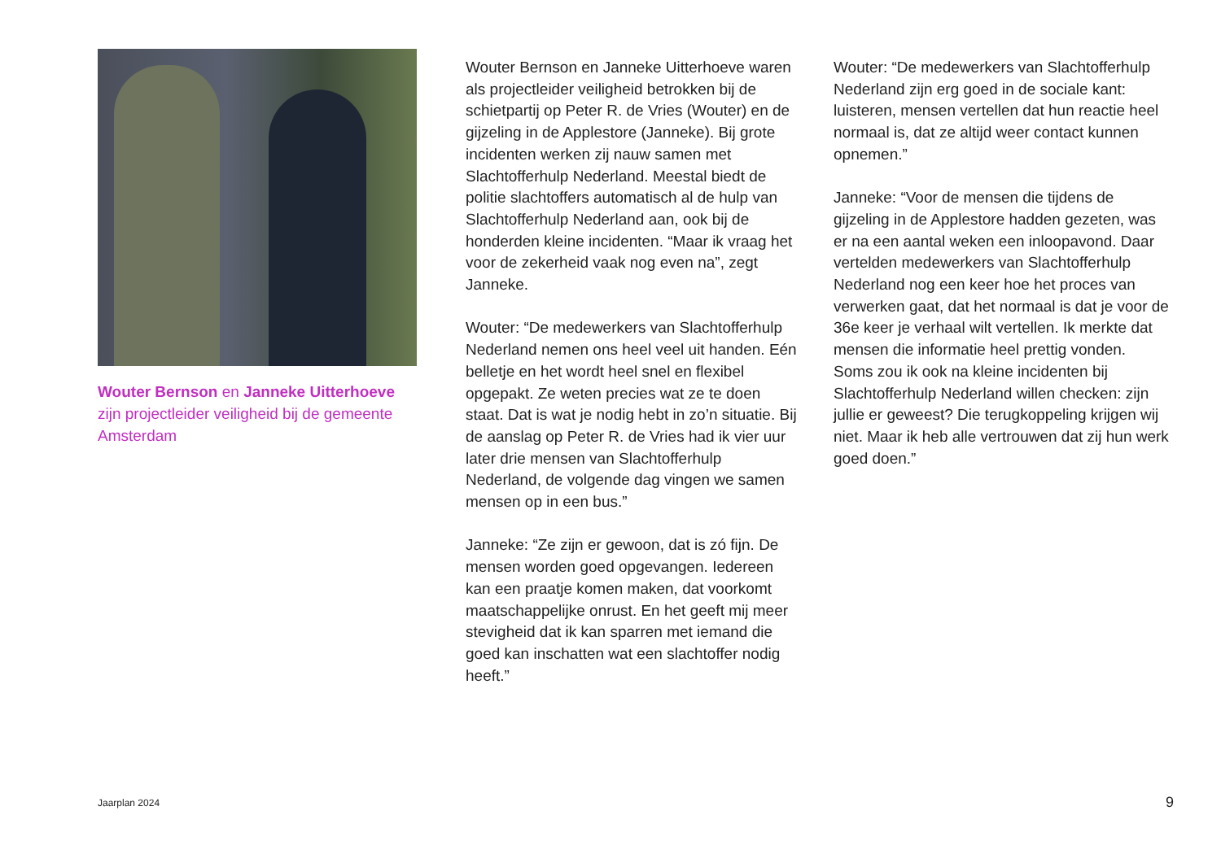Wouter Bernson en Janneke Uitterhoeve zijn projectleider veiligheid bij de gemeente Amsterdam
Wouter Bernson en Janneke Uitterhoeve waren als projectleider veiligheid betrokken bij de schietpartij op Peter R. de Vries (Wouter) en de gijzeling in de Applestore (Janneke). Bij grote incidenten werken zij nauw samen met Slachtofferhulp Nederland. Meestal biedt de politie slachtoffers automatisch al de hulp van Slachtofferhulp Nederland aan, ook bij de honderden kleine incidenten. “Maar ik vraag het voor de zekerheid vaak nog even na”, zegt Janneke.
Wouter: “De medewerkers van Slachtofferhulp Nederland nemen ons heel veel uit handen. Eén belletje en het wordt heel snel en flexibel opgepakt. Ze weten precies wat ze te doen staat. Dat is wat je nodig hebt in zo’n situatie. Bij de aanslag op Peter R. de Vries had ik vier uur later drie mensen van Slachtofferhulp Nederland, de volgende dag vingen we samen mensen op in een bus.”
Janneke: “Ze zijn er gewoon, dat is zó fijn. De mensen worden goed opgevangen. Iedereen kan een praatje komen maken, dat voorkomt maatschappelijke onrust. En het geeft mij meer stevigheid dat ik kan sparren met iemand die goed kan inschatten wat een slachtoffer nodig heeft.”
Wouter: “De medewerkers van Slachtofferhulp Nederland zijn erg goed in de sociale kant: luisteren, mensen vertellen dat hun reactie heel normaal is, dat ze altijd weer contact kunnen opnemen.”
Janneke: “Voor de mensen die tijdens de gijzeling in de Applestore hadden gezeten, was er na een aantal weken een inloopavond. Daar vertelden medewerkers van Slachtofferhulp Nederland nog een keer hoe het proces van verwerken gaat, dat het normaal is dat je voor de 36e keer je verhaal wilt vertellen. Ik merkte dat mensen die informatie heel prettig vonden. Soms zou ik ook na kleine incidenten bij Slachtofferhulp Nederland willen checken: zijn jullie er geweest? Die terugkoppeling krijgen wij niet. Maar ik heb alle vertrouwen dat zij hun werk goed doen.”
Jaarplan 2024 9